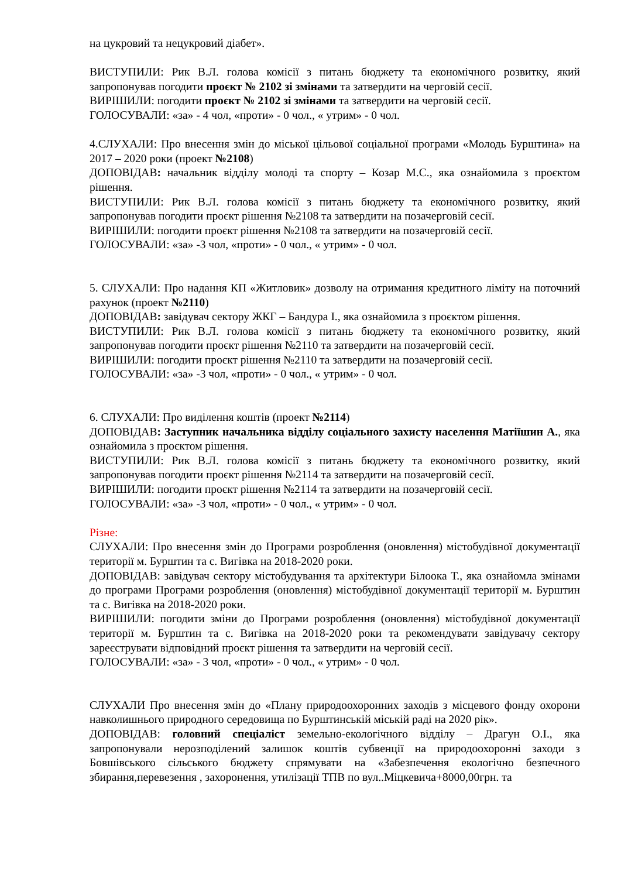на цукровий та нецукровий діабет».
ВИСТУПИЛИ: Рик В.Л. голова комісії з питань бюджету та економічного розвитку, який запропонував погодити проєкт № 2102 зі змінами та затвердити на черговій сесії.
ВИРІШИЛИ: погодити проєкт № 2102 зі змінами та затвердити на черговій сесії.
ГОЛОСУВАЛИ: «за» - 4 чол, «проти» - 0 чол., « утрим» - 0 чол.
4.СЛУХАЛИ: Про внесення змін до міської цільової соціальної програми «Молодь Бурштина» на 2017 – 2020 роки (проект №2108)
ДОПОВІДАВ: начальник відділу молоді та спорту – Козар М.С., яка ознайомила з проєктом рішення.
ВИСТУПИЛИ: Рик В.Л. голова комісії з питань бюджету та економічного розвитку, який запропонував погодити проєкт рішення №2108 та затвердити на позачерговій сесії.
ВИРІШИЛИ: погодити проєкт рішення №2108 та затвердити на позачерговій сесії.
ГОЛОСУВАЛИ: «за» -3 чол, «проти» - 0 чол., « утрим» - 0 чол.
5. СЛУХАЛИ: Про надання КП «Житловик» дозволу на отримання кредитного ліміту на поточний рахунок (проект №2110)
ДОПОВІДАВ: завідувач сектору ЖКГ – Бандура І., яка ознайомила з проєктом рішення.
ВИСТУПИЛИ: Рик В.Л. голова комісії з питань бюджету та економічного розвитку, який запропонував погодити проєкт рішення №2110 та затвердити на позачерговій сесії.
ВИРІШИЛИ: погодити проєкт рішення №2110 та затвердити на позачерговій сесії.
ГОЛОСУВАЛИ: «за» -3 чол, «проти» - 0 чол., « утрим» - 0 чол.
6. СЛУХАЛИ: Про виділення коштів (проект №2114)
ДОПОВІДАВ: Заступник начальника відділу соціального захисту населення Матіїшин А., яка ознайомила з проєктом рішення.
ВИСТУПИЛИ: Рик В.Л. голова комісії з питань бюджету та економічного розвитку, який запропонував погодити проєкт рішення №2114 та затвердити на позачерговій сесії.
ВИРІШИЛИ: погодити проєкт рішення №2114 та затвердити на позачерговій сесії.
ГОЛОСУВАЛИ: «за» -3 чол, «проти» - 0 чол., « утрим» - 0 чол.
Різне:
СЛУХАЛИ: Про внесення змін до Програми розроблення (оновлення) містобудівної документації території м. Бурштин та с. Вигівка на 2018-2020 роки.
ДОПОВІДАВ: завідувач сектору містобудування та архітектури Білоока Т., яка ознайомла змінами до програми Програми розроблення (оновлення) містобудівної документації території м. Бурштин та с. Вигівка на 2018-2020 роки.
ВИРІШИЛИ: погодити зміни до Програми розроблення (оновлення) містобудівної документації території м. Бурштин та с. Вигівка на 2018-2020 роки та рекомендувати завідувачу сектору зареєструвати відповідний проєкт рішення та затвердити на черговій сесії.
ГОЛОСУВАЛИ: «за» - 3 чол, «проти» - 0 чол., « утрим» - 0 чол.
СЛУХАЛИ Про внесення змін до «Плану природоохоронних заходів з місцевого фонду охорони навколишнього природного середовища по Бурштинській міській раді на 2020 рік».
ДОПОВІДАВ: головний спеціаліст земельно-екологічного відділу – Драгун О.І., яка запропонували нерозподілений залишок коштів субвенції на природоохоронні заходи з Бовшівського сільського бюджету спрямувати на «Забезпечення екологічно безпечного збирання,перевезення , захоронення, утилізації ТПВ по вул..Міцкевича+8000,00грн. та